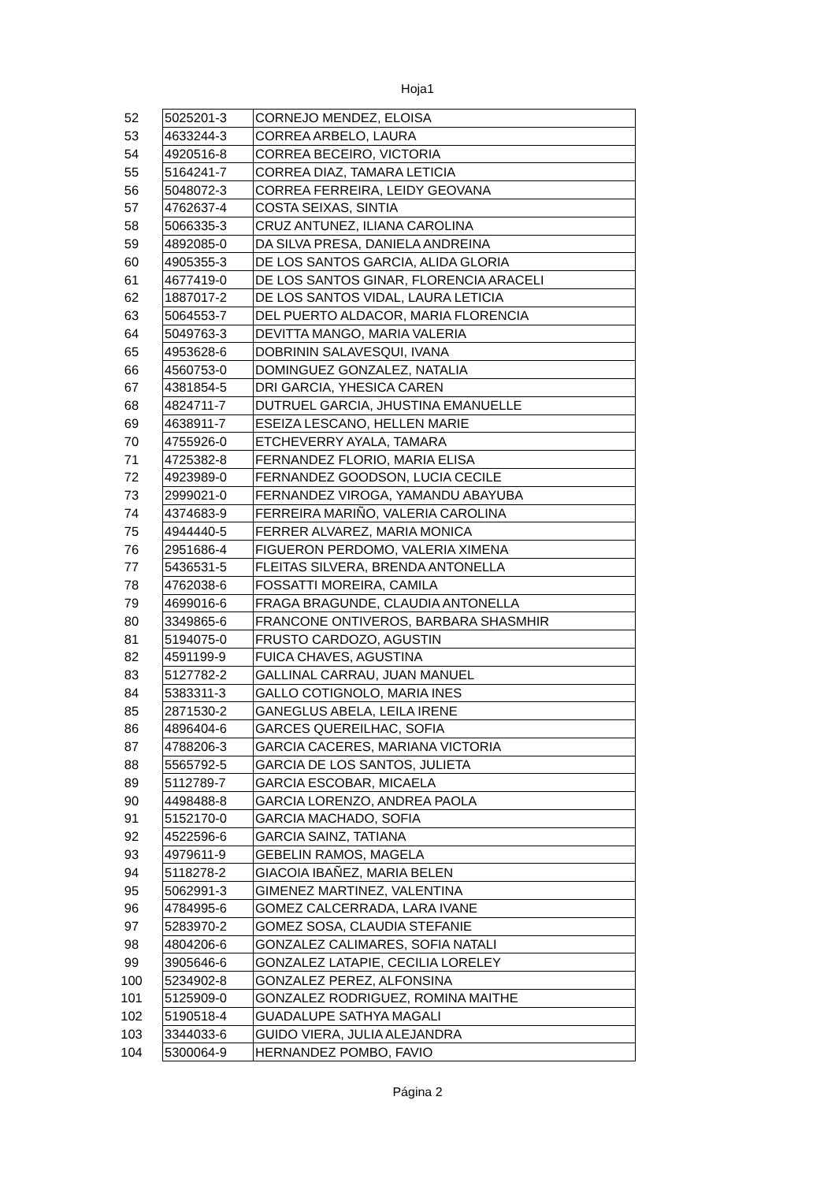Hoja1
| 52 | 5025201-3 | CORNEJO MENDEZ, ELOISA |
| 53 | 4633244-3 | CORREA ARBELO, LAURA |
| 54 | 4920516-8 | CORREA BECEIRO, VICTORIA |
| 55 | 5164241-7 | CORREA DIAZ, TAMARA LETICIA |
| 56 | 5048072-3 | CORREA FERREIRA, LEIDY GEOVANA |
| 57 | 4762637-4 | COSTA SEIXAS, SINTIA |
| 58 | 5066335-3 | CRUZ ANTUNEZ, ILIANA CAROLINA |
| 59 | 4892085-0 | DA SILVA PRESA, DANIELA ANDREINA |
| 60 | 4905355-3 | DE LOS SANTOS GARCIA, ALIDA GLORIA |
| 61 | 4677419-0 | DE LOS SANTOS GINAR, FLORENCIA ARACELI |
| 62 | 1887017-2 | DE LOS SANTOS VIDAL, LAURA LETICIA |
| 63 | 5064553-7 | DEL PUERTO ALDACOR, MARIA FLORENCIA |
| 64 | 5049763-3 | DEVITTA MANGO, MARIA VALERIA |
| 65 | 4953628-6 | DOBRININ SALAVESQUI, IVANA |
| 66 | 4560753-0 | DOMINGUEZ GONZALEZ, NATALIA |
| 67 | 4381854-5 | DRI GARCIA, YHESICA CAREN |
| 68 | 4824711-7 | DUTRUEL GARCIA, JHUSTINA EMANUELLE |
| 69 | 4638911-7 | ESEIZA LESCANO, HELLEN MARIE |
| 70 | 4755926-0 | ETCHEVERRY AYALA, TAMARA |
| 71 | 4725382-8 | FERNANDEZ FLORIO, MARIA ELISA |
| 72 | 4923989-0 | FERNANDEZ GOODSON, LUCIA CECILE |
| 73 | 2999021-0 | FERNANDEZ VIROGA, YAMANDU ABAYUBA |
| 74 | 4374683-9 | FERREIRA MARIÑO, VALERIA CAROLINA |
| 75 | 4944440-5 | FERRER ALVAREZ, MARIA MONICA |
| 76 | 2951686-4 | FIGUERON PERDOMO, VALERIA XIMENA |
| 77 | 5436531-5 | FLEITAS SILVERA, BRENDA ANTONELLA |
| 78 | 4762038-6 | FOSSATTI MOREIRA, CAMILA |
| 79 | 4699016-6 | FRAGA BRAGUNDE, CLAUDIA ANTONELLA |
| 80 | 3349865-6 | FRANCONE ONTIVEROS, BARBARA SHASMHIR |
| 81 | 5194075-0 | FRUSTO CARDOZO, AGUSTIN |
| 82 | 4591199-9 | FUICA CHAVES, AGUSTINA |
| 83 | 5127782-2 | GALLINAL CARRAU, JUAN MANUEL |
| 84 | 5383311-3 | GALLO COTIGNOLO, MARIA INES |
| 85 | 2871530-2 | GANEGLUS ABELA, LEILA IRENE |
| 86 | 4896404-6 | GARCES QUEREILHAC, SOFIA |
| 87 | 4788206-3 | GARCIA CACERES, MARIANA VICTORIA |
| 88 | 5565792-5 | GARCIA DE LOS SANTOS, JULIETA |
| 89 | 5112789-7 | GARCIA ESCOBAR, MICAELA |
| 90 | 4498488-8 | GARCIA LORENZO, ANDREA PAOLA |
| 91 | 5152170-0 | GARCIA MACHADO, SOFIA |
| 92 | 4522596-6 | GARCIA SAINZ, TATIANA |
| 93 | 4979611-9 | GEBELIN RAMOS, MAGELA |
| 94 | 5118278-2 | GIACOIA IBAÑEZ, MARIA BELEN |
| 95 | 5062991-3 | GIMENEZ MARTINEZ, VALENTINA |
| 96 | 4784995-6 | GOMEZ CALCERRADA, LARA IVANE |
| 97 | 5283970-2 | GOMEZ SOSA, CLAUDIA STEFANIE |
| 98 | 4804206-6 | GONZALEZ CALIMARES, SOFIA NATALI |
| 99 | 3905646-6 | GONZALEZ LATAPIE, CECILIA LORELEY |
| 100 | 5234902-8 | GONZALEZ PEREZ, ALFONSINA |
| 101 | 5125909-0 | GONZALEZ RODRIGUEZ, ROMINA MAITHE |
| 102 | 5190518-4 | GUADALUPE SATHYA MAGALI |
| 103 | 3344033-6 | GUIDO VIERA, JULIA ALEJANDRA |
| 104 | 5300064-9 | HERNANDEZ POMBO, FAVIO |
Página 2